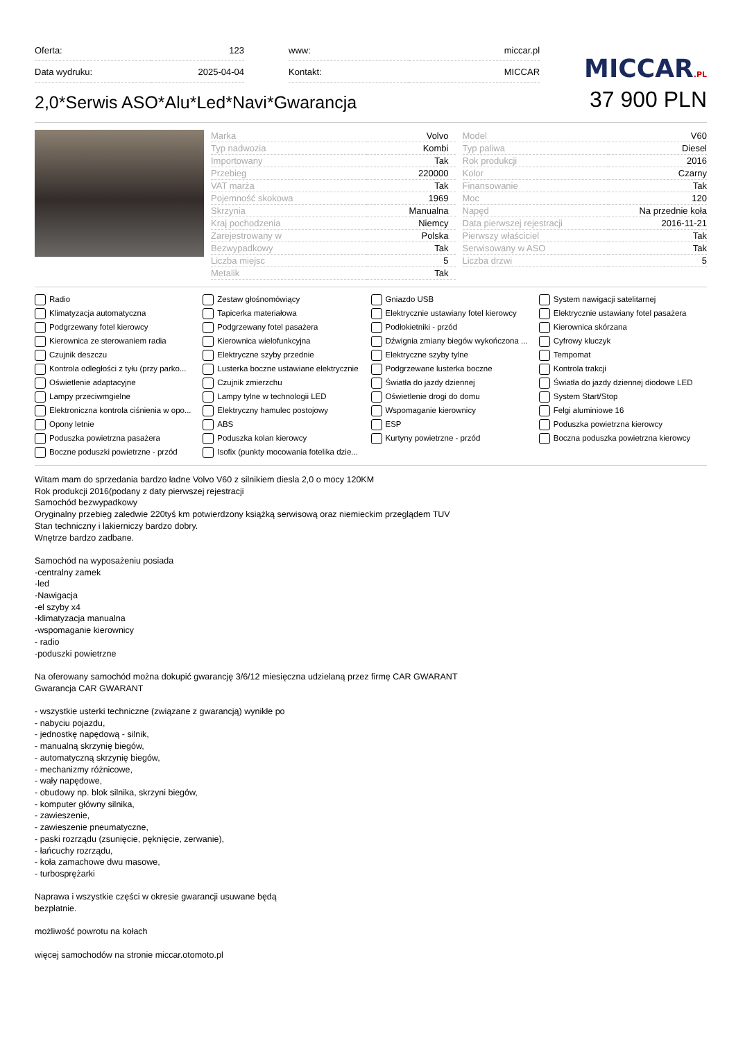| Oferta: | 123 |
| Data wydruku: | 2025-04-04 |
| www: | miccar.pl |
| Kontakt: | MICCAR |
MICCAR.PL
2,0*Serwis ASO*Alu*Led*Navi*Gwarancja
37 900 PLN
| Marka | Volvo |
| Typ nadwozia | Kombi |
| Importowany | Tak |
| Przebieg | 220000 |
| VAT marża | Tak |
| Pojemność skokowa | 1969 |
| Skrzynia | Manualna |
| Kraj pochodzenia | Niemcy |
| Zarejestrowany w | Polska |
| Bezwypadkowy | Tak |
| Liczba miejsc | 5 |
| Metalik | Tak |
| Model | V60 |
| Typ paliwa | Diesel |
| Rok produkcji | 2016 |
| Kolor | Czarny |
| Finansowanie | Tak |
| Moc | 120 |
| Napęd | Na przednie koła |
| Data pierwszej rejestracji | 2016-11-21 |
| Pierwszy właściciel | Tak |
| Serwisowany w ASO | Tak |
| Liczba drzwi | 5 |
Radio
Zestaw głośnomówiący
Gniazdo USB
System nawigacji satelitarnej
Klimatyzacja automatyczna
Tapicerka materiałowa
Elektrycznie ustawiany fotel kierowcy
Elektrycznie ustawiany fotel pasażera
Podgrzewany fotel kierowcy
Podgrzewany fotel pasażera
Podłokietniki - przód
Kierownica skórzana
Kierownica ze sterowaniem radia
Kierownica wielofunkcyjna
Dźwignia zmiany biegów wykończona ...
Cyfrowy kluczyk
Czujnik deszczu
Elektryczne szyby przednie
Elektryczne szyby tylne
Tempomat
Kontrola odległości z tyłu (przy parko...
Lusterka boczne ustawiane elektrycznie
Podgrzewane lusterka boczne
Kontrola trakcji
Oświetlenie adaptacyjne
Czujnik zmierzchu
Światła do jazdy dziennej
Światła do jazdy dziennej diodowe LED
Lampy przeciwmgielne
Lampy tylne w technologii LED
Oświetlenie drogi do domu
System Start/Stop
Elektroniczna kontrola ciśnienia w opo...
Elektryczny hamulec postojowy
Wspomaganie kierownicy
Felgi aluminiowe 16
Opony letnie
ABS
ESP
Poduszka powietrzna kierowcy
Poduszka powietrzna pasażera
Poduszka kolan kierowcy
Kurtyny powietrzne - przód
Boczna poduszka powietrzna kierowcy
Boczne poduszki powietrzne - przód
Isofix (punkty mocowania fotelika dzie...
Witam mam do sprzedania bardzo ładne Volvo V60 z silnikiem diesla 2,0 o mocy 120KM
Rok produkcji 2016(podany z daty pierwszej rejestracji
Samochód bezwypadkowy
Oryginalny przebieg zaledwie 220tyś km potwierdzony książką serwisową oraz niemieckim przeglądem TUV
Stan techniczny i lakierniczy bardzo dobry.
Wnętrze bardzo zadbane.
Samochód na wyposażeniu posiada
-centralny zamek
-led
-Nawigacja
-el szyby x4
-klimatyzacja manualna
-wspomaganie kierownicy
- radio
-poduszki powietrzne
Na oferowany samochód można dokupić gwarancję 3/6/12 miesięczna udzielaną przez firmę CAR GWARANT
Gwarancja CAR GWARANT
- wszystkie usterki techniczne (związane z gwarancją) wynikłe po
- nabyciu pojazdu,
- jednostkę napędową - silnik,
- manualną skrzynię biegów,
- automatyczną skrzynię biegów,
- mechanizmy różnicowe,
- wały napędowe,
- obudowy np. blok silnika, skrzyni biegów,
- komputer główny silnika,
- zawieszenie,
- zawieszenie pneumatyczne,
- paski rozrządu (zsunięcie, pęknięcie, zerwanie),
- łańcuchy rozrządu,
- koła zamachowe dwu masowe,
- turbosprężarki
Naprawa i wszystkie części w okresie gwarancji usuwane będą
bezpłatnie.
możliwość powrotu na kołach
więcej samochodów na stronie miccar.otomoto.pl